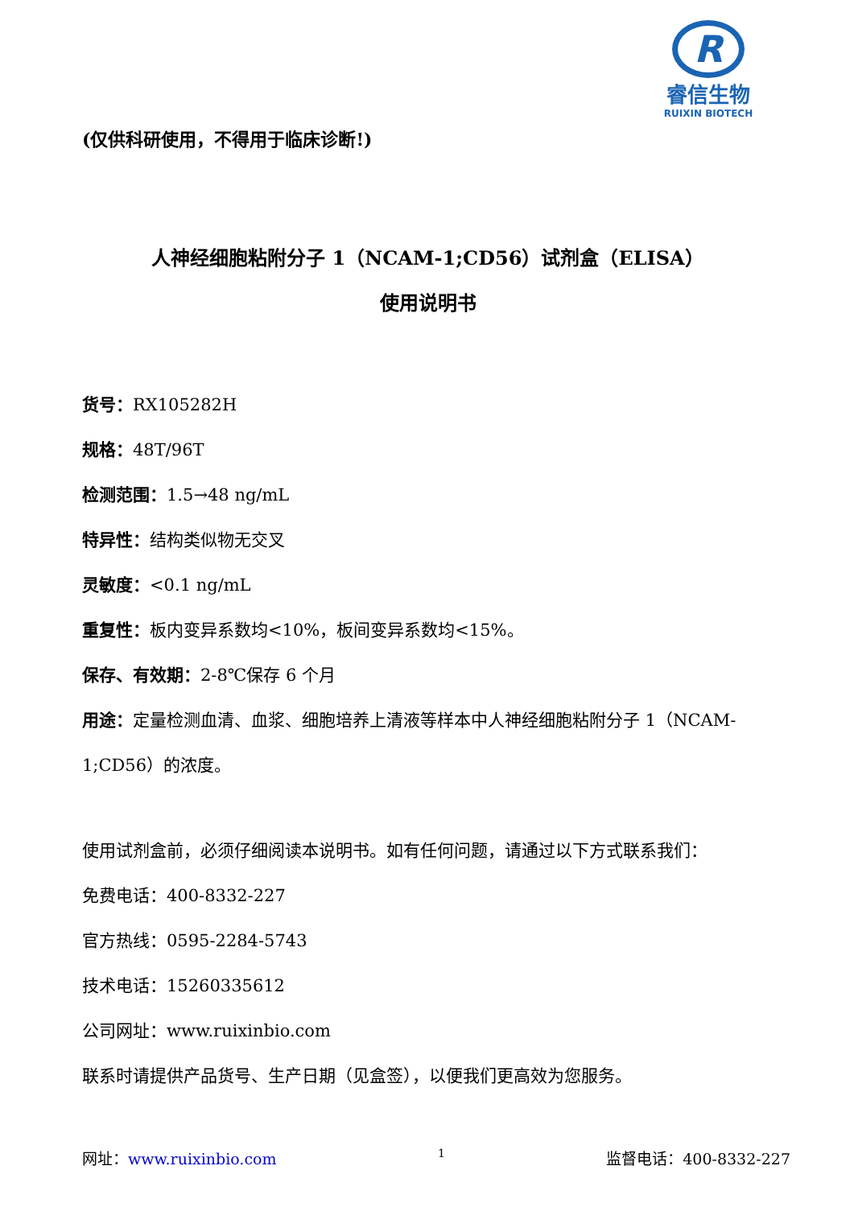R
睿信生物
RUIXIN BIOTECH
(仅供科研使用，不得用于临床诊断!)
人神经细胞粘附分子 1（NCAM-1;CD56）试剂盒（ELISA）
使用说明书
货号：RX105282H
规格：48T/96T
检测范围：1.5→48 ng/mL
特异性：结构类似物无交叉
灵敏度：<0.1 ng/mL
重复性：板内变异系数均<10%，板间变异系数均<15%。
保存、有效期：2-8℃保存 6 个月
用途：定量检测血清、血浆、细胞培养上清液等样本中人神经细胞粘附分子 1（NCAM-1;CD56）的浓度。
使用试剂盒前，必须仔细阅读本说明书。如有任何问题，请通过以下方式联系我们：
免费电话：400-8332-227
官方热线：0595-2284-5743
技术电话：15260335612
公司网址：www.ruixinbio.com
联系时请提供产品货号、生产日期（见盒签），以便我们更高效为您服务。
网址：www.ruixinbio.com 1 监督电话：400-8332-227